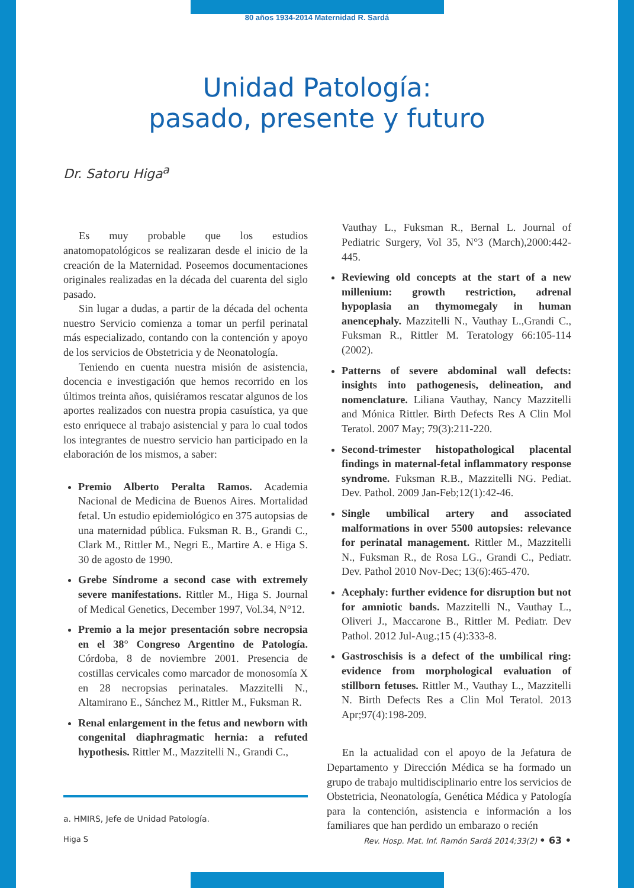80 años 1934-2014 Maternidad R. Sardá
Unidad Patología:
pasado, presente y futuro
Dr. Satoru Higa<sup>a</sup>
Es muy probable que los estudios anatomopatológicos se realizaran desde el inicio de la creación de la Maternidad. Poseemos documentaciones originales realizadas en la década del cuarenta del siglo pasado.
Sin lugar a dudas, a partir de la década del ochenta nuestro Servicio comienza a tomar un perfil perinatal más especializado, contando con la contención y apoyo de los servicios de Obstetricia y de Neonatología.
Teniendo en cuenta nuestra misión de asistencia, docencia e investigación que hemos recorrido en los últimos treinta años, quisiéramos rescatar algunos de los aportes realizados con nuestra propia casuística, ya que esto enriquece al trabajo asistencial y para lo cual todos los integrantes de nuestro servicio han participado en la elaboración de los mismos, a saber:
Premio Alberto Peralta Ramos. Academia Nacional de Medicina de Buenos Aires. Mortalidad fetal. Un estudio epidemiológico en 375 autopsias de una maternidad pública. Fuksman R. B., Grandi C., Clark M., Rittler M., Negri E., Martire A. e Higa S. 30 de agosto de 1990.
Grebe Síndrome a second case with extremely severe manifestations. Rittler M., Higa S. Journal of Medical Genetics, December 1997, Vol.34, N°12.
Premio a la mejor presentación sobre necropsia en el 38° Congreso Argentino de Patología. Córdoba, 8 de noviembre 2001. Presencia de costillas cervicales como marcador de monosomía X en 28 necropsias perinatales. Mazzitelli N., Altamirano E., Sánchez M., Rittler M., Fuksman R.
Renal enlargement in the fetus and newborn with congenital diaphragmatic hernia: a refuted hypothesis. Rittler M., Mazzitelli N., Grandi C.,
a. HMIRS, Jefe de Unidad Patología.
Vauthay L., Fuksman R., Bernal L. Journal of Pediatric Surgery, Vol 35, N°3 (March),2000:442-445.
Reviewing old concepts at the start of a new millenium: growth restriction, adrenal hypoplasia an thymomegaly in human anencephaly. Mazzitelli N., Vauthay L.,Grandi C., Fuksman R., Rittler M. Teratology 66:105-114 (2002).
Patterns of severe abdominal wall defects: insights into pathogenesis, delineation, and nomenclature. Liliana Vauthay, Nancy Mazzitelli and Mónica Rittler. Birth Defects Res A Clin Mol Teratol. 2007 May; 79(3):211-220.
Second-trimester histopathological placental findings in maternal-fetal inflammatory response syndrome. Fuksman R.B., Mazzitelli NG. Pediat. Dev. Pathol. 2009 Jan-Feb;12(1):42-46.
Single umbilical artery and associated malformations in over 5500 autopsies: relevance for perinatal management. Rittler M., Mazzitelli N., Fuksman R., de Rosa LG., Grandi C., Pediatr. Dev. Pathol 2010 Nov-Dec; 13(6):465-470.
Acephaly: further evidence for disruption but not for amniotic bands. Mazzitelli N., Vauthay L., Oliveri J., Maccarone B., Rittler M. Pediatr. Dev Pathol. 2012 Jul-Aug.;15 (4):333-8.
Gastroschisis is a defect of the umbilical ring: evidence from morphological evaluation of stillborn fetuses. Rittler M., Vauthay L., Mazzitelli N. Birth Defects Res a Clin Mol Teratol. 2013 Apr;97(4):198-209.
En la actualidad con el apoyo de la Jefatura de Departamento y Dirección Médica se ha formado un grupo de trabajo multidisciplinario entre los servicios de Obstetricia, Neonatología, Genética Médica y Patología para la contención, asistencia e información a los familiares que han perdido un embarazo o recién
Higa S Rev. Hosp. Mat. Inf. Ramón Sardá 2014;33(2) • 63 •